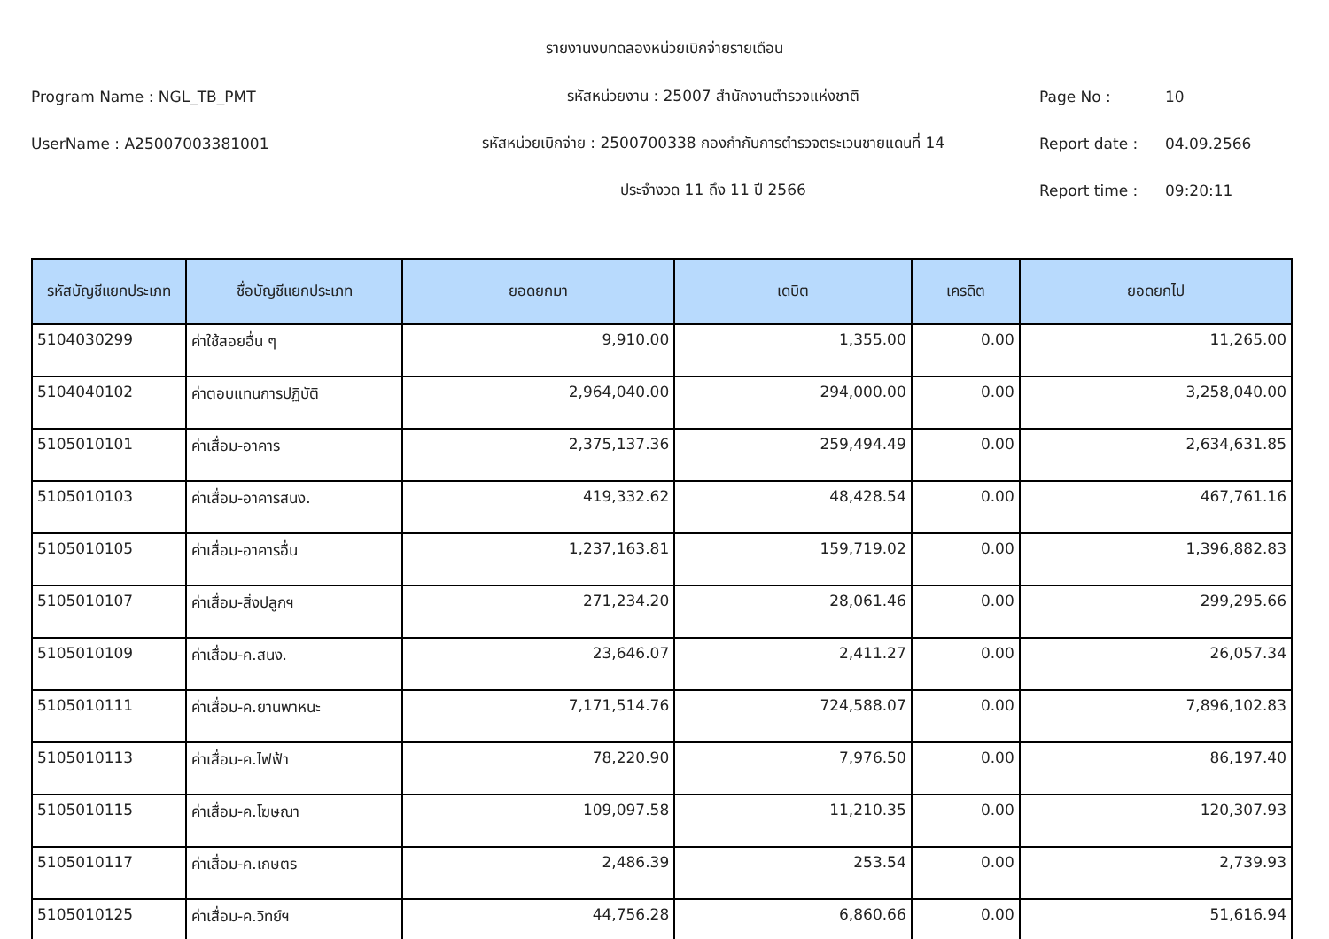รายงานงบทดลองหน่วยเบิกจ่ายรายเดือน
Program Name : NGL_TB_PMT รหัสหน่วยงาน : 25007 สำนักงานตำรวจแห่งชาติ Page No : 10
UserName : A25007003381001 รหัสหน่วยเบิกจ่าย : 2500700338 กองกำกับการตำรวจตระเวนชายแดนที่ 14 Report date : 04.09.2566
ประจำงวด 11 ถึง 11 ปี 2566 Report time : 09:20:11
| รหัสบัญชีแยกประเภท | ชื่อบัญชีแยกประเภท | ยอดยกมา | เดบิต | เครดิต | ยอดยกไป |
| --- | --- | --- | --- | --- | --- |
| 5104030299 | ค่าใช้สอยอื่น ๆ | 9,910.00 | 1,355.00 | 0.00 | 11,265.00 |
| 5104040102 | ค่าตอบแทนการปฏิบัติ | 2,964,040.00 | 294,000.00 | 0.00 | 3,258,040.00 |
| 5105010101 | ค่าเสื่อม-อาคาร | 2,375,137.36 | 259,494.49 | 0.00 | 2,634,631.85 |
| 5105010103 | ค่าเสื่อม-อาคารสนง. | 419,332.62 | 48,428.54 | 0.00 | 467,761.16 |
| 5105010105 | ค่าเสื่อม-อาคารอื่น | 1,237,163.81 | 159,719.02 | 0.00 | 1,396,882.83 |
| 5105010107 | ค่าเสื่อม-สิ่งปลูกฯ | 271,234.20 | 28,061.46 | 0.00 | 299,295.66 |
| 5105010109 | ค่าเสื่อม-ค.สนง. | 23,646.07 | 2,411.27 | 0.00 | 26,057.34 |
| 5105010111 | ค่าเสื่อม-ค.ยานพาหนะ | 7,171,514.76 | 724,588.07 | 0.00 | 7,896,102.83 |
| 5105010113 | ค่าเสื่อม-ค.ไฟฟ้า | 78,220.90 | 7,976.50 | 0.00 | 86,197.40 |
| 5105010115 | ค่าเสื่อม-ค.โฆษณา | 109,097.58 | 11,210.35 | 0.00 | 120,307.93 |
| 5105010117 | ค่าเสื่อม-ค.เกษตร | 2,486.39 | 253.54 | 0.00 | 2,739.93 |
| 5105010125 | ค่าเสื่อม-ค.วิทย์ฯ | 44,756.28 | 6,860.66 | 0.00 | 51,616.94 |